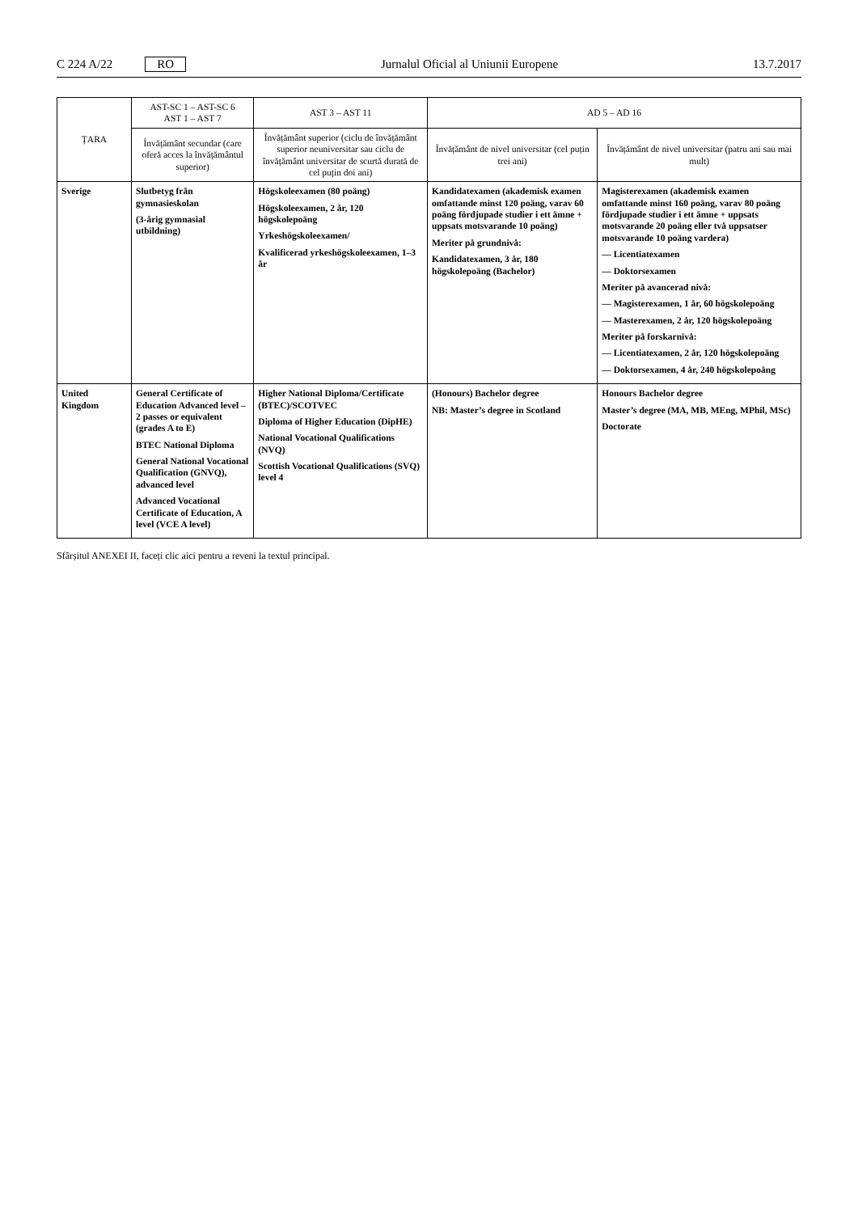C 224 A/22 RO
Jurnalul Oficial al Uniunii Europene 13.7.2017
| ȚARA | AST-SC 1 – AST-SC 6 AST 1 – AST 7 | AST 3 – AST 11 | AD 5 – AD 16 | |
| --- | --- | --- | --- | --- |
| | Învățământ secundar (care oferă acces la învățământul superior) | Învățământ superior (ciclu de învățământ superior neuniversitar sau ciclu de învățământ universitar de scurtă durată de cel puțin doi ani) | Învățământ de nivel universitar (cel puțin trei ani) | Învățământ de nivel universitar (patru ani sau mai mult) |
| Sverige | Slutbetyg från gymnasieskolan (3-årig gymnasial utbildning) | Högskoleexamen (80 poäng) Högskoleexamen, 2 år, 120 högskolepoäng Yrkeshögskoleexamen/ Kvalificerad yrkeshögskoleexamen, 1–3 år | Kandidatexamen (akademisk examen omfattande minst 120 poäng, varav 60 poäng fördjupade studier i ett ämne + uppsats motsvarande 10 poäng) Meriter på grundnivå: Kandidatexamen, 3 år, 180 högskolepoäng (Bachelor) | Magisterexamen (akademisk examen omfattande minst 160 poäng, varav 80 poäng fördjupade studier i ett ämne + uppsats motsvarande 20 poäng eller två uppsatser motsvarande 10 poäng vardera) — Licentiatexamen — Doktorsexamen Meriter på avancerad nivå: — Magisterexamen, 1 år, 60 högskolepoäng — Masterexamen, 2 år, 120 högskolepoäng Meriter på forskarnivå: — Licentiatexamen, 2 år, 120 högskolepoäng — Doktorsexamen, 4 år, 240 högskolepoäng |
| United Kingdom | General Certificate of Education Advanced level – 2 passes or equivalent (grades A to E) BTEC National Diploma General National Vocational Qualification (GNVQ), advanced level Advanced Vocational Certificate of Education, A level (VCE A level) | Higher National Diploma/Certificate (BTEC)/SCOTVEC Diploma of Higher Education (DipHE) National Vocational Qualifications (NVQ) Scottish Vocational Qualifications (SVQ) level 4 | (Honours) Bachelor degree NB: Master’s degree in Scotland | Honours Bachelor degree Master’s degree (MA, MB, MEng, MPhil, MSc) Doctorate |
Sfârșitul ANEXEI II, faceți clic aici pentru a reveni la textul principal.